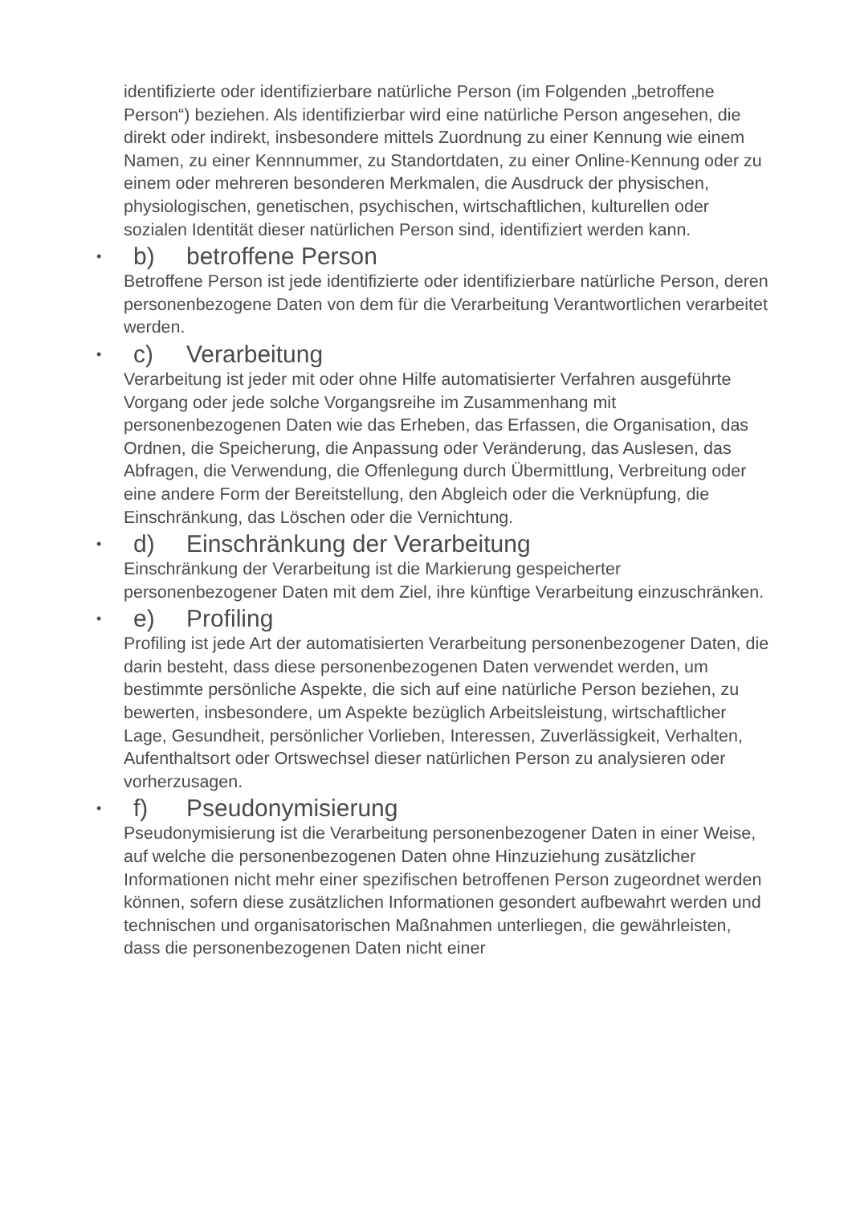identifizierte oder identifizierbare natürliche Person (im Folgenden „betroffene Person“) beziehen. Als identifizierbar wird eine natürliche Person angesehen, die direkt oder indirekt, insbesondere mittels Zuordnung zu einer Kennung wie einem Namen, zu einer Kennnummer, zu Standortdaten, zu einer Online-Kennung oder zu einem oder mehreren besonderen Merkmalen, die Ausdruck der physischen, physiologischen, genetischen, psychischen, wirtschaftlichen, kulturellen oder sozialen Identität dieser natürlichen Person sind, identifiziert werden kann.
• b) betroffene Person
Betroffene Person ist jede identifizierte oder identifizierbare natürliche Person, deren personenbezogene Daten von dem für die Verarbeitung Verantwortlichen verarbeitet werden.
• c) Verarbeitung
Verarbeitung ist jeder mit oder ohne Hilfe automatisierter Verfahren ausgeführte Vorgang oder jede solche Vorgangsreihe im Zusammenhang mit personenbezogenen Daten wie das Erheben, das Erfassen, die Organisation, das Ordnen, die Speicherung, die Anpassung oder Veränderung, das Auslesen, das Abfragen, die Verwendung, die Offenlegung durch Übermittlung, Verbreitung oder eine andere Form der Bereitstellung, den Abgleich oder die Verknüpfung, die Einschränkung, das Löschen oder die Vernichtung.
• d) Einschränkung der Verarbeitung
Einschränkung der Verarbeitung ist die Markierung gespeicherter personenbezogener Daten mit dem Ziel, ihre künftige Verarbeitung einzuschränken.
• e) Profiling
Profiling ist jede Art der automatisierten Verarbeitung personenbezogener Daten, die darin besteht, dass diese personenbezogenen Daten verwendet werden, um bestimmte persönliche Aspekte, die sich auf eine natürliche Person beziehen, zu bewerten, insbesondere, um Aspekte bezüglich Arbeitsleistung, wirtschaftlicher Lage, Gesundheit, persönlicher Vorlieben, Interessen, Zuverlässigkeit, Verhalten, Aufenthaltsort oder Ortswechsel dieser natürlichen Person zu analysieren oder vorherzusagen.
• f) Pseudonymisierung
Pseudonymisierung ist die Verarbeitung personenbezogener Daten in einer Weise, auf welche die personenbezogenen Daten ohne Hinzuziehung zusätzlicher Informationen nicht mehr einer spezifischen betroffenen Person zugeordnet werden können, sofern diese zusätzlichen Informationen gesondert aufbewahrt werden und technischen und organisatorischen Maßnahmen unterliegen, die gewährleisten, dass die personenbezogenen Daten nicht einer